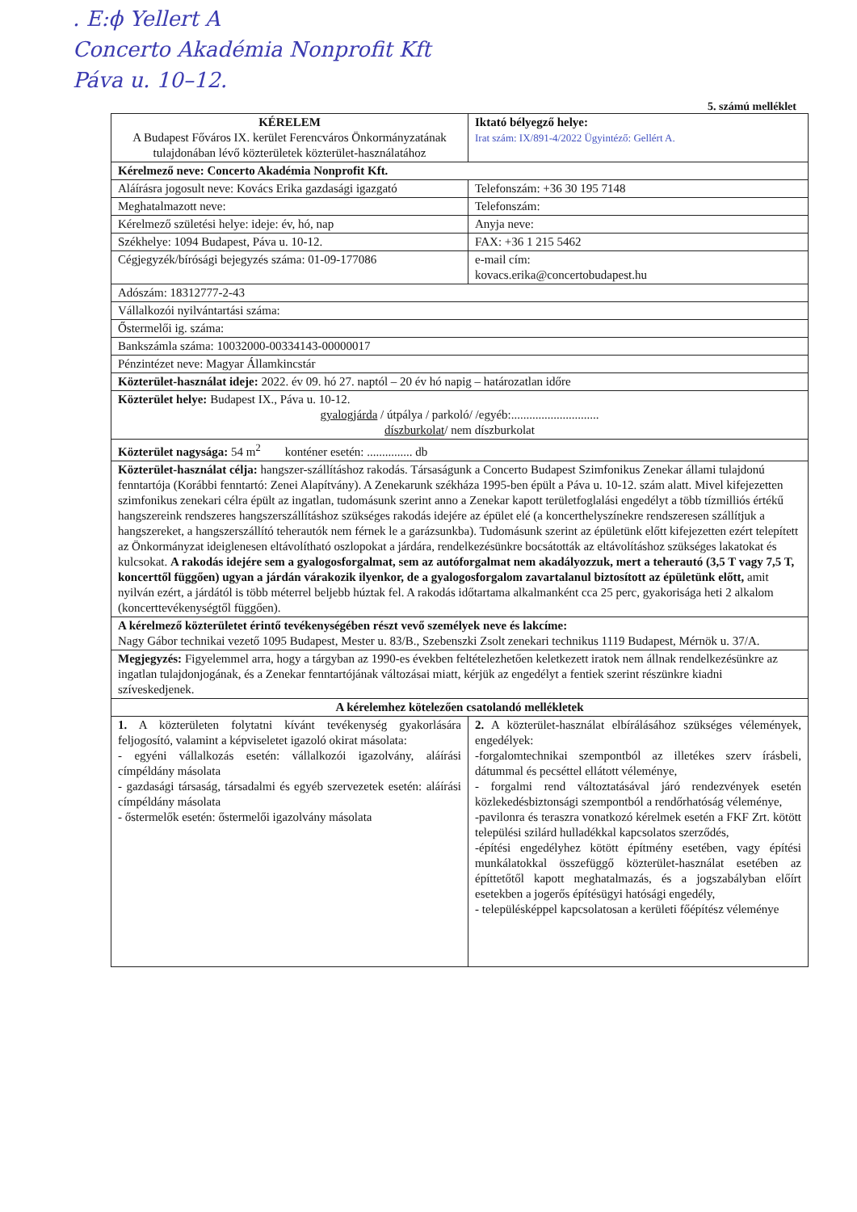. E:ϕ Yellert A
Concerto Akadémia Nonprofit Kft
Páva u. 10–12.
5. számú melléklet
| KÉRELEM A Budapest Főváros IX. kerület Ferencváros Önkormányzatának tulajdonában lévő közterületek közterület-használatához | | Iktató bélyegző helye: Irat szám: IX/891-4/2022 Ügyintéző: Gellért A. | |
| Kérelmező neve: Concerto Akadémia Nonprofit Kft. | | | |
| Aláírásra jogosult neve: Kovács Erika gazdasági igazgató | | | Telefonszám: +36 30 195 7148 |
| Meghatalmazott neve: | | | Telefonszám: |
| Kérelmező születési helye: ideje: év, hó, nap | | | Anyja neve: |
| Székhelye: 1094 Budapest, Páva u. 10-12. | | | FAX: +36 1 215 5462 |
| Cégjegyzék/bírósági bejegyzés száma: 01-09-177086 | | | e-mail cím: kovacs.erika@concertobudapest.hu |
| Adószám: 18312777-2-43 | | | |
| Vállalkozói nyilvántartási száma: | | | |
| Őstermelői ig. száma: | | | |
| Bankszámla száma: 10032000-00334143-00000017 | | | |
| Pénzintézet neve: Magyar Államkincstár | | | |
| Közterület-használat ideje: 2022. év 09. hó 27. naptól – 20 év hó napig – határozatlan időre | | | |
| Közterület helye: Budapest IX., Páva u. 10-12. gyalogjárda / útpálya / parkoló/ /egyéb:............................. díszburkolat / nem díszburkolat | | | |
| Közterület nagysága: 54 m<sup>2</sup> konténer esetén: ............... db | | | |
| Közterület-használat célja: hangszer-szállításhoz rakodás. Társaságunk a Concerto Budapest Szimfonikus Zenekar állami tulajdonú fenntartója (Korábbi fenntartó: Zenei Alapítvány). A Zenekarunk székháza 1995-ben épült a Páva u. 10-12. szám alatt. Mivel kifejezetten szimfonikus zenekari célra épült az ingatlan, tudomásunk szerint anno a Zenekar kapott területfoglalási engedélyt a több tízmilliós értékű hangszereink rendszeres hangszerszállításhoz szükséges rakodás idejére az épület elé (a koncerthelyszínekre rendszeresen szállítjuk a hangszereket, a hangszerszállító teherautók nem férnek le a garázsunkba). Tudomásunk szerint az épületünk előtt kifejezetten ezért telepített az Önkormányzat ideiglenesen eltávolítható oszlopokat a járdára, rendelkezésünkre bocsátották az eltávolításhoz szükséges lakatokat és kulcsokat. A rakodás idejére sem a gyalogosforgalmat, sem az autóforgalmat nem akadályozzuk, mert a teherautó (3,5 T vagy 7,5 T, koncerttől függően) ugyan a járdán várakozik ilyenkor, de a gyalogosforgalom zavartalanul biztosított az épületünk előtt, amit nyilván ezért, a járdától is több méterrel beljebb húztak fel. A rakodás időtartama alkalmanként cca 25 perc, gyakorisága heti 2 alkalom (koncerttevékenységtől függően). | | | |
| A kérelmező közterületet érintő tevékenységében részt vevő személyek neve és lakcíme: Nagy Gábor technikai vezető 1095 Budapest, Mester u. 83/B., Szebenszki Zsolt zenekari technikus 1119 Budapest, Mérnök u. 37/A. | | | |
| Megjegyzés: Figyelemmel arra, hogy a tárgyban az 1990-es években feltételezhetően keletkezett iratok nem állnak rendelkezésünkre az ingatlan tulajdonjogának, és a Zenekar fenntartójának változásai miatt, kérjük az engedélyt a fentiek szerint részünkre kiadni szíveskedjenek. | | | |
| A kérelemhez kötelezően csatolandó mellékletek | | | |
| 1. A közterületen folytatni kívánt tevékenység gyakorlására feljogosító, valamint a képviseletet igazoló okirat másolata: - egyéni vállalkozás esetén: vállalkozói igazolvány, aláírási címpéldány másolata - gazdasági társaság, társadalmi és egyéb szervezetek esetén: aláírási címpéldány másolata - őstermelők esetén: őstermelői igazolvány másolata | 2. A közterület-használat elbírálásához szükséges vélemények, engedélyek: -forgalomtechnikai szempontból az illetékes szerv írásbeli, dátummal és pecséttel ellátott véleménye, - forgalmi rend változtatásával járó rendezvények esetén közlekedésbiztonsági szempontból a rendőrhatóság véleménye, -pavilonra és teraszra vonatkozó kérelmek esetén a FKF Zrt. kötött települési szilárd hulladékkal kapcsolatos szerződés, -építési engedélyhez kötött építmény esetében, vagy építési munkálatokkal összefüggő közterület-használat esetében az építtetőtől kapott meghatalmazás, és a jogszabályban előírt esetekben a jogerős építésügyi hatósági engedély, - településképpel kapcsolatosan a kerületi főépítész véleménye | | |